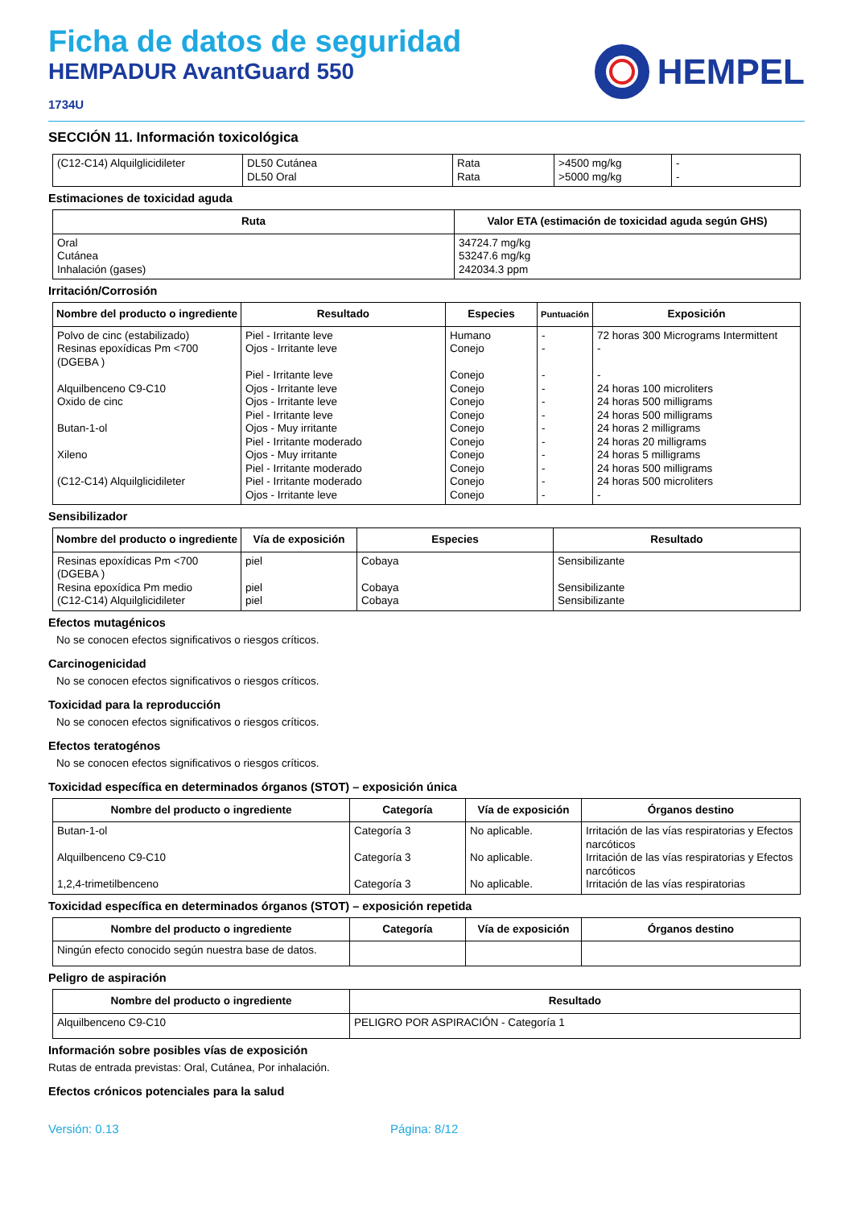Ficha de datos de seguridad
HEMPADUR AvantGuard 550
1734U
HEMPEL
SECCIÓN 11. Información toxicológica
| (C12-C14) Alquilglicidileter | DL50 Cutánea DL50 Oral | Rata Rata | >4500 mg/kg >5000 mg/kg | - - |
Estimaciones de toxicidad aguda
| Ruta | Valor ETA (estimación de toxicidad aguda según GHS) |
| --- | --- |
| Oral Cutánea Inhalación (gases) | 34724.7 mg/kg 53247.6 mg/kg 242034.3 ppm |
Irritación/Corrosión
| Nombre del producto o ingrediente | Resultado | Especies | Puntuación | Exposición |
| --- | --- | --- | --- | --- |
| Polvo de cinc (estabilizado) Resinas epoxídicas Pm <700 (DGEBA ) Alquilbenceno C9-C10 Oxido de cinc Butan-1-ol Xileno (C12-C14) Alquilglicidileter | Piel - Irritante leve Ojos - Irritante leve Piel - Irritante leve Ojos - Irritante leve Ojos - Irritante leve Piel - Irritante leve Ojos - Muy irritante Piel - Irritante moderado Ojos - Muy irritante Piel - Irritante moderado Piel - Irritante moderado Ojos - Irritante leve | Humano Conejo Conejo Conejo Conejo Conejo Conejo Conejo Conejo Conejo Conejo Conejo | - - - - - - - - - - - - | 72 horas 300 Micrograms Intermittent - - 24 horas 100 microliters 24 horas 500 milligrams 24 horas 500 milligrams 24 horas 2 milligrams 24 horas 20 milligrams 24 horas 5 milligrams 24 horas 500 milligrams 24 horas 500 microliters - |
Sensibilizador
| Nombre del producto o ingrediente | Vía de exposición | Especies | Resultado |
| --- | --- | --- | --- |
| Resinas epoxídicas Pm <700 (DGEBA ) Resina epoxídica Pm medio (C12-C14) Alquilglicidileter | piel piel piel | Cobaya Cobaya Cobaya | Sensibilizante Sensibilizante Sensibilizante |
Efectos mutagénicos
No se conocen efectos significativos o riesgos críticos.
Carcinogenicidad
No se conocen efectos significativos o riesgos críticos.
Toxicidad para la reproducción
No se conocen efectos significativos o riesgos críticos.
Efectos teratogénos
No se conocen efectos significativos o riesgos críticos.
Toxicidad específica en determinados órganos (STOT) – exposición única
| Nombre del producto o ingrediente | Categoría | Vía de exposición | Órganos destino |
| --- | --- | --- | --- |
| Butan-1-ol Alquilbenceno C9-C10 1,2,4-trimetilbenceno | Categoría 3 Categoría 3 Categoría 3 | No aplicable. No aplicable. No aplicable. | Irritación de las vías respiratorias y Efectos narcóticos Irritación de las vías respiratorias y Efectos narcóticos Irritación de las vías respiratorias |
Toxicidad específica en determinados órganos (STOT) – exposición repetida
| Nombre del producto o ingrediente | Categoría | Vía de exposición | Órganos destino |
| --- | --- | --- | --- |
| Ningún efecto conocido según nuestra base de datos. | | | |
Peligro de aspiración
| Nombre del producto o ingrediente | Resultado |
| --- | --- |
| Alquilbenceno C9-C10 | PELIGRO POR ASPIRACIÓN - Categoría 1 |
Información sobre posibles vías de exposición
Rutas de entrada previstas: Oral, Cutánea, Por inhalación.
Efectos crónicos potenciales para la salud
Versión: 0.13 Página: 8/12